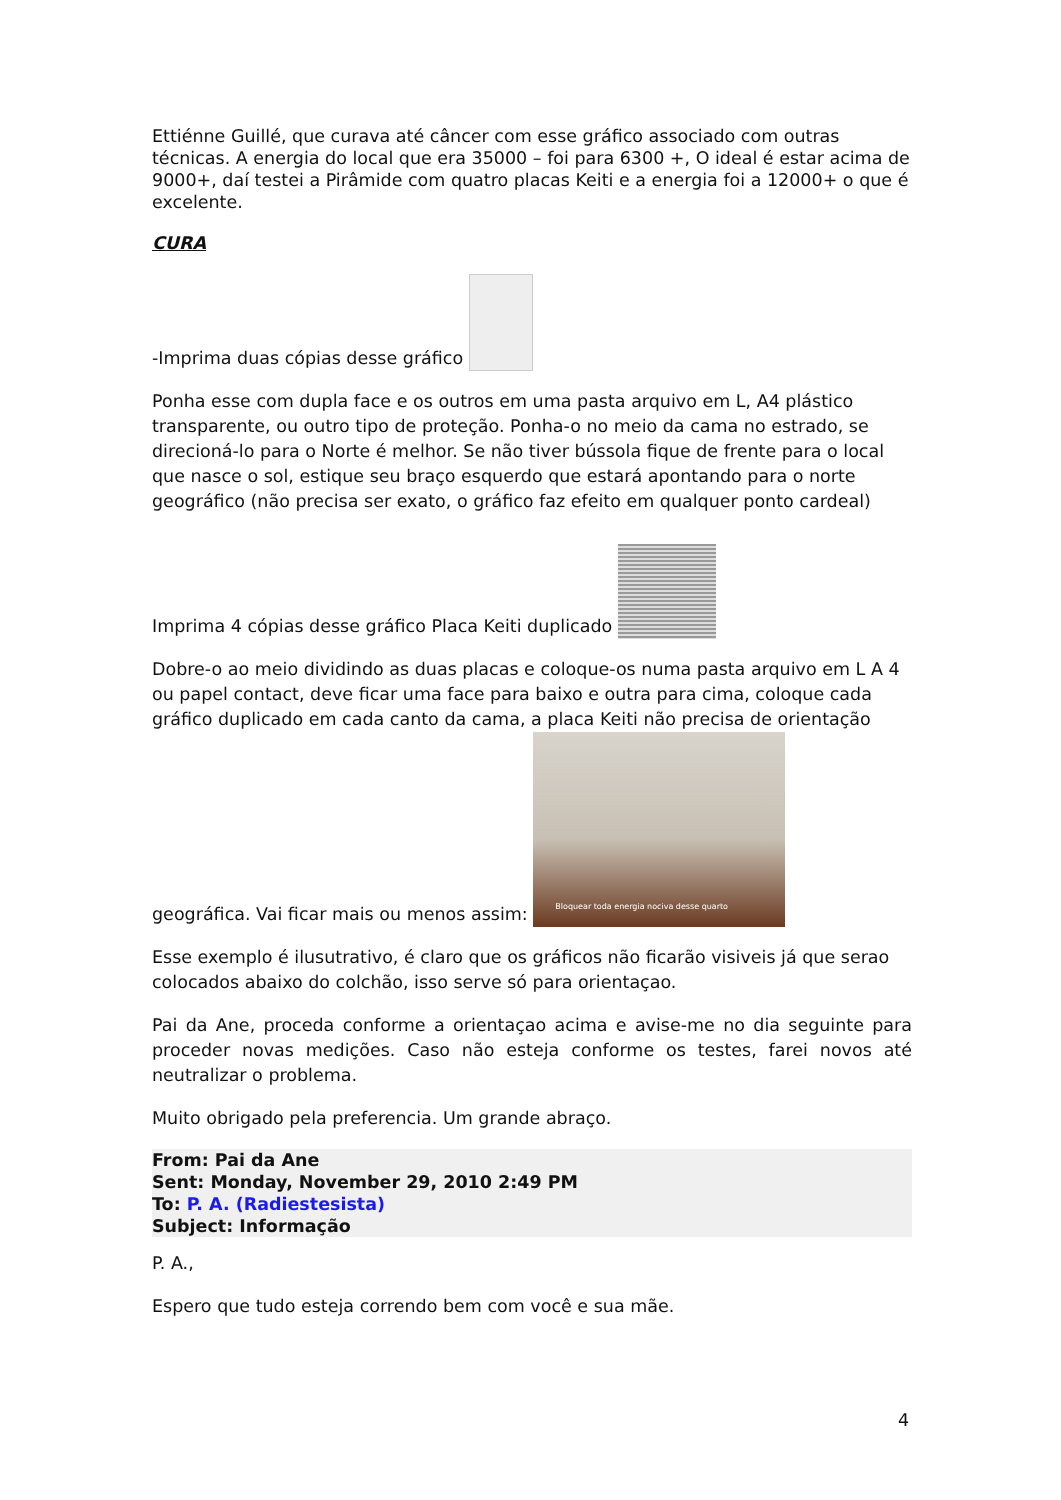Ettiénne Guillé, que curava até câncer com esse gráfico associado com outras técnicas. A energia do local que era 35000 – foi para 6300 +, O ideal é estar acima de 9000+, daí testei a Pirâmide com quatro placas Keiti e a energia foi a 12000+ o que é excelente.
CURA
-Imprima duas cópias desse gráfico
Ponha esse com dupla face e os outros em uma pasta arquivo em L, A4 plástico transparente, ou outro tipo de proteção. Ponha-o no meio da cama no estrado, se direcioná-lo para o Norte é melhor. Se não tiver bússola fique de frente para o local que nasce o sol, estique seu braço esquerdo que estará apontando para o norte geográfico (não precisa ser exato, o gráfico faz efeito em qualquer ponto cardeal)
Imprima 4 cópias desse gráfico Placa Keiti duplicado
Dobre-o ao meio dividindo as duas placas e coloque-os numa pasta arquivo em L A 4 ou papel contact, deve ficar uma face para baixo e outra para cima, coloque cada gráfico duplicado em cada canto da cama, a placa Keiti não precisa de orientação geográfica. Vai ficar mais ou menos assim: Bloquear toda energia nociva desse quarto
Esse exemplo é ilusutrativo, é claro que os gráficos não ficarão visiveis já que serao colocados abaixo do colchão, isso serve só para orientaçao.
Pai da Ane, proceda conforme a orientaçao acima e avise-me no dia seguinte para proceder novas medições. Caso não esteja conforme os testes, farei novos até neutralizar o problema.
Muito obrigado pela preferencia. Um grande abraço.
From: Pai da Ane
Sent: Monday, November 29, 2010 2:49 PM
To: P. A. (Radiestesista)
Subject: Informação
P. A.,
Espero que tudo esteja correndo bem com você e sua mãe.
4